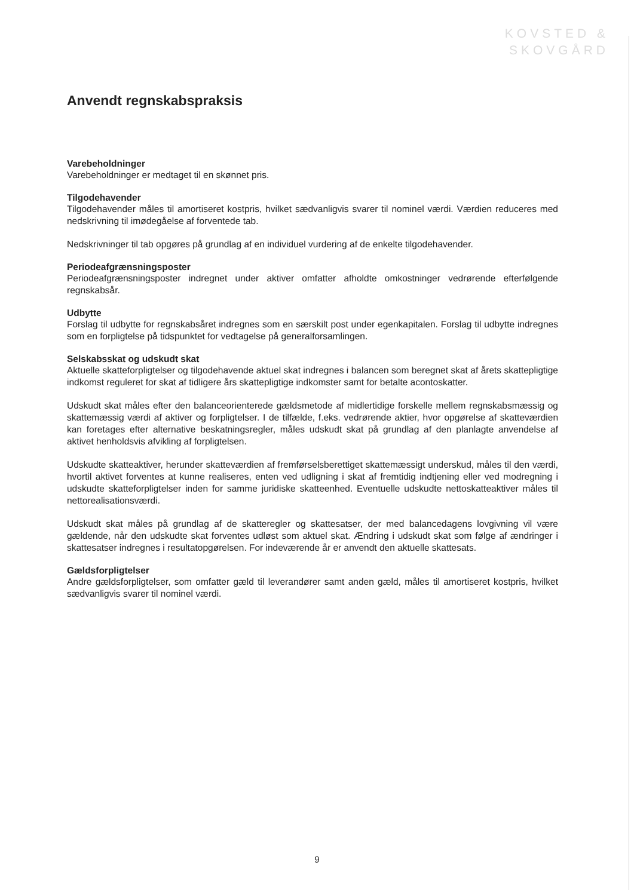KOVSTED &
SKOVGÅRD
Anvendt regnskabspraksis
Varebeholdninger
Varebeholdninger er medtaget til en skønnet pris.
Tilgodehavender
Tilgodehavender måles til amortiseret kostpris, hvilket sædvanligvis svarer til nominel værdi. Værdien reduceres med nedskrivning til imødegåelse af forventede tab.
Nedskrivninger til tab opgøres på grundlag af en individuel vurdering af de enkelte tilgodehavender.
Periodeafgrænsningsposter
Periodeafgrænsningsposter indregnet under aktiver omfatter afholdte omkostninger vedrørende efterfølgende regnskabsår.
Udbytte
Forslag til udbytte for regnskabsåret indregnes som en særskilt post under egenkapitalen. Forslag til udbytte indregnes som en forpligtelse på tidspunktet for vedtagelse på generalforsamlingen.
Selskabsskat og udskudt skat
Aktuelle skatteforpligtelser og tilgodehavende aktuel skat indregnes i balancen som beregnet skat af årets skattepligtige indkomst reguleret for skat af tidligere års skattepligtige indkomster samt for betalte acontoskatter.
Udskudt skat måles efter den balanceorienterede gældsmetode af midlertidige forskelle mellem regnskabsmæssig og skattemæssig værdi af aktiver og forpligtelser. I de tilfælde, f.eks. vedrørende aktier, hvor opgørelse af skatteværdien kan foretages efter alternative beskatningsregler, måles udskudt skat på grundlag af den planlagte anvendelse af aktivet henholdsvis afvikling af forpligtelsen.
Udskudte skatteaktiver, herunder skatteværdien af fremførselsberettiget skattemæssigt underskud, måles til den værdi, hvortil aktivet forventes at kunne realiseres, enten ved udligning i skat af fremtidig indtjening eller ved modregning i udskudte skatteforpligtelser inden for samme juridiske skatteenhed. Eventuelle udskudte nettoskatteaktiver måles til nettorealisationsværdi.
Udskudt skat måles på grundlag af de skatteregler og skattesatser, der med balancedagens lovgivning vil være gældende, når den udskudte skat forventes udløst som aktuel skat. Ændring i udskudt skat som følge af ændringer i skattesatser indregnes i resultatopgørelsen. For indeværende år er anvendt den aktuelle skattesats.
Gældsforpligtelser
Andre gældsforpligtelser, som omfatter gæld til leverandører samt anden gæld, måles til amortiseret kostpris, hvilket sædvanligvis svarer til nominel værdi.
9